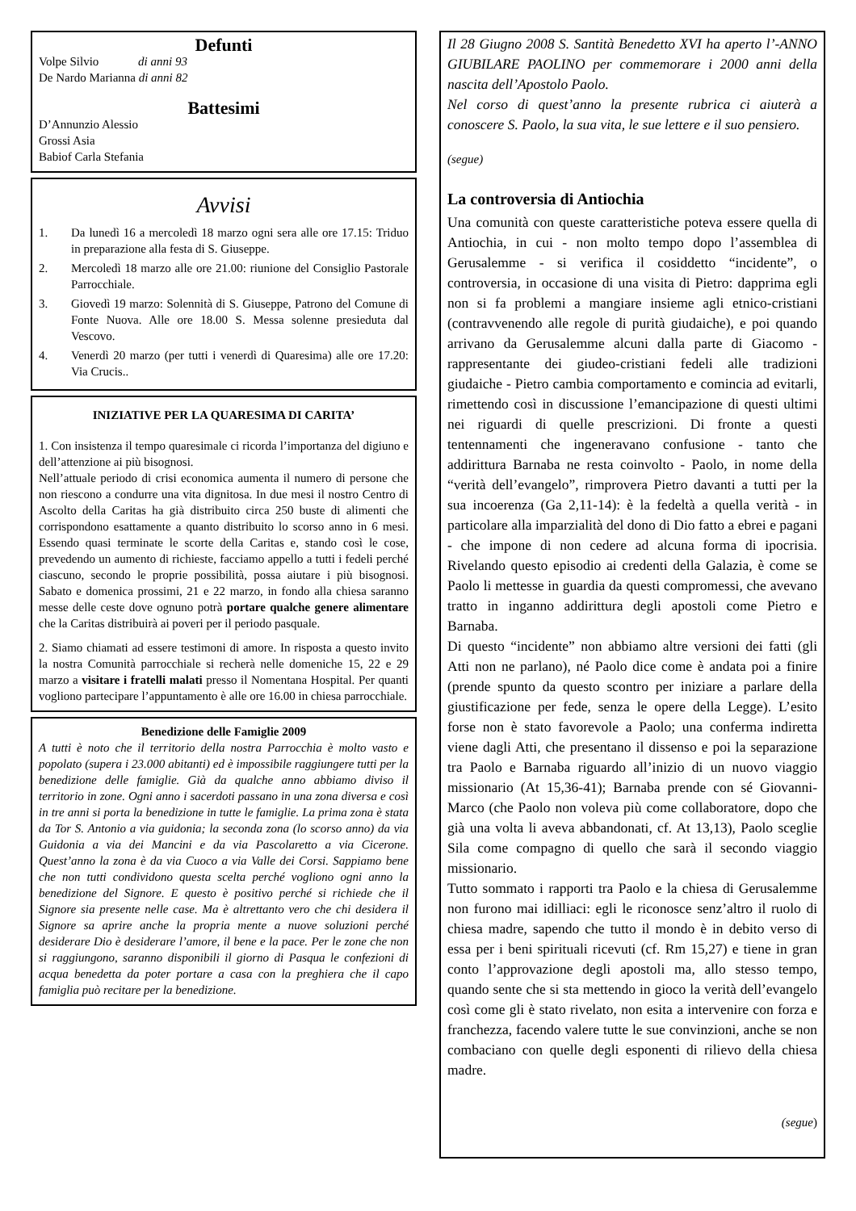Defunti
Volpe Silvio di anni 93
De Nardo Marianna di anni 82
Battesimi
D’Annunzio Alessio
Grossi Asia
Babiof Carla Stefania
Avvisi
1. Da lunedì 16 a mercoledì 18 marzo ogni sera alle ore 17.15: Triduo in preparazione alla festa di S. Giuseppe.
2. Mercoledì 18 marzo alle ore 21.00: riunione del Consiglio Pastorale Parrocchiale.
3. Giovedì 19 marzo: Solennità di S. Giuseppe, Patrono del Comune di Fonte Nuova. Alle ore 18.00 S. Messa solenne presieduta dal Vescovo.
4. Venerdì 20 marzo (per tutti i venerdì di Quaresima) alle ore 17.20: Via Crucis..
INIZIATIVE PER LA QUARESIMA DI CARITA’
1. Con insistenza il tempo quaresimale ci ricorda l’importanza del digiuno e dell’attenzione ai più bisognosi.
Nell’attuale periodo di crisi economica aumenta il numero di persone che non riescono a condurre una vita dignitosa. In due mesi il nostro Centro di Ascolto della Caritas ha già distribuito circa 250 buste di alimenti che corrispondono esattamente a quanto distribuito lo scorso anno in 6 mesi. Essendo quasi terminate le scorte della Caritas e, stando così le cose, prevedendo un aumento di richieste, facciamo appello a tutti i fedeli perché ciascuno, secondo le proprie possibilità, possa aiutare i più bisognosi. Sabato e domenica prossimi, 21 e 22 marzo, in fondo alla chiesa saranno messe delle ceste dove ognuno potrà portare qualche genere alimentare che la Caritas distribuirà ai poveri per il periodo pasquale.
2. Siamo chiamati ad essere testimoni di amore. In risposta a questo invito la nostra Comunità parrocchiale si recherà nelle domeniche 15, 22 e 29 marzo a visitare i fratelli malati presso il Nomentana Hospital. Per quanti vogliono partecipare l’appuntamento è alle ore 16.00 in chiesa parrocchiale.
Benedizione delle Famiglie 2009
A tutti è noto che il territorio della nostra Parrocchia è molto vasto e popolato (supera i 23.000 abitanti) ed è impossibile raggiungere tutti per la benedizione delle famiglie. Già da qualche anno abbiamo diviso il territorio in zone. Ogni anno i sacerdoti passano in una zona diversa e così in tre anni si porta la benedizione in tutte le famiglie. La prima zona è stata da Tor S. Antonio a via guidonia; la seconda zona (lo scorso anno) da via Guidonia a via dei Mancini e da via Pascolaretto a via Cicerone. Quest’anno la zona è da via Cuoco a via Valle dei Corsi. Sappiamo bene che non tutti condividono questa scelta perché vogliono ogni anno la benedizione del Signore. E questo è positivo perché si richiede che il Signore sia presente nelle case. Ma è altrettanto vero che chi desidera il Signore sa aprire anche la propria mente a nuove soluzioni perché desiderare Dio è desiderare l’amore, il bene e la pace. Per le zone che non si raggiungono, saranno disponibili il giorno di Pasqua le confezioni di acqua benedetta da poter portare a casa con la preghiera che il capo famiglia può recitare per la benedizione.
Il 28 Giugno 2008 S. Santità Benedetto XVI ha aperto l’-ANNO GIUBILARE PAOLINO per commemorare i 2000 anni della nascita dell’Apostolo Paolo.
Nel corso di quest’anno la presente rubrica ci aiuterà a conoscere S. Paolo, la sua vita, le sue lettere e il suo pensiero.
(segue)
La controversia di Antiochia
Una comunità con queste caratteristiche poteva essere quella di Antiochia, in cui - non molto tempo dopo l’assemblea di Gerusalemme - si verifica il cosiddetto “incidente”, o controversia, in occasione di una visita di Pietro: dapprima egli non si fa problemi a mangiare insieme agli etnico-cristiani (contravvenendo alle regole di purità giudaiche), e poi quando arrivano da Gerusalemme alcuni dalla parte di Giacomo - rappresentante dei giudeo-cristiani fedeli alle tradizioni giudaiche - Pietro cambia comportamento e comincia ad evitarli, rimettendo così in discussione l’emancipazione di questi ultimi nei riguardi di quelle prescrizioni. Di fronte a questi tentennamenti che ingeneravano confusione - tanto che addirittura Barnaba ne resta coinvolto - Paolo, in nome della “verità dell’evangelo”, rimprovera Pietro davanti a tutti per la sua incoerenza (Ga 2,11-14): è la fedeltà a quella verità - in particolare alla imparzialità del dono di Dio fatto a ebrei e pagani - che impone di non cedere ad alcuna forma di ipocrisia. Rivelando questo episodio ai credenti della Galazia, è come se Paolo li mettesse in guardia da questi compromessi, che avevano tratto in inganno addirittura degli apostoli come Pietro e Barnaba.
Di questo “incidente” non abbiamo altre versioni dei fatti (gli Atti non ne parlano), né Paolo dice come è andata poi a finire (prende spunto da questo scontro per iniziare a parlare della giustificazione per fede, senza le opere della Legge). L’esito forse non è stato favorevole a Paolo; una conferma indiretta viene dagli Atti, che presentano il dissenso e poi la separazione tra Paolo e Barnaba riguardo all’inizio di un nuovo viaggio missionario (At 15,36-41); Barnaba prende con sé Giovanni-Marco (che Paolo non voleva più come collaboratore, dopo che già una volta li aveva abbandonati, cf. At 13,13), Paolo sceglie Sila come compagno di quello che sarà il secondo viaggio missionario.
Tutto sommato i rapporti tra Paolo e la chiesa di Gerusalemme non furono mai idilliaci: egli le riconosce senz’altro il ruolo di chiesa madre, sapendo che tutto il mondo è in debito verso di essa per i beni spirituali ricevuti (cf. Rm 15,27) e tiene in gran conto l’approvazione degli apostoli ma, allo stesso tempo, quando sente che si sta mettendo in gioco la verità dell’evangelo così come gli è stato rivelato, non esita a intervenire con forza e franchezza, facendo valere tutte le sue convinzioni, anche se non combaciano con quelle degli esponenti di rilievo della chiesa madre.
(segue)